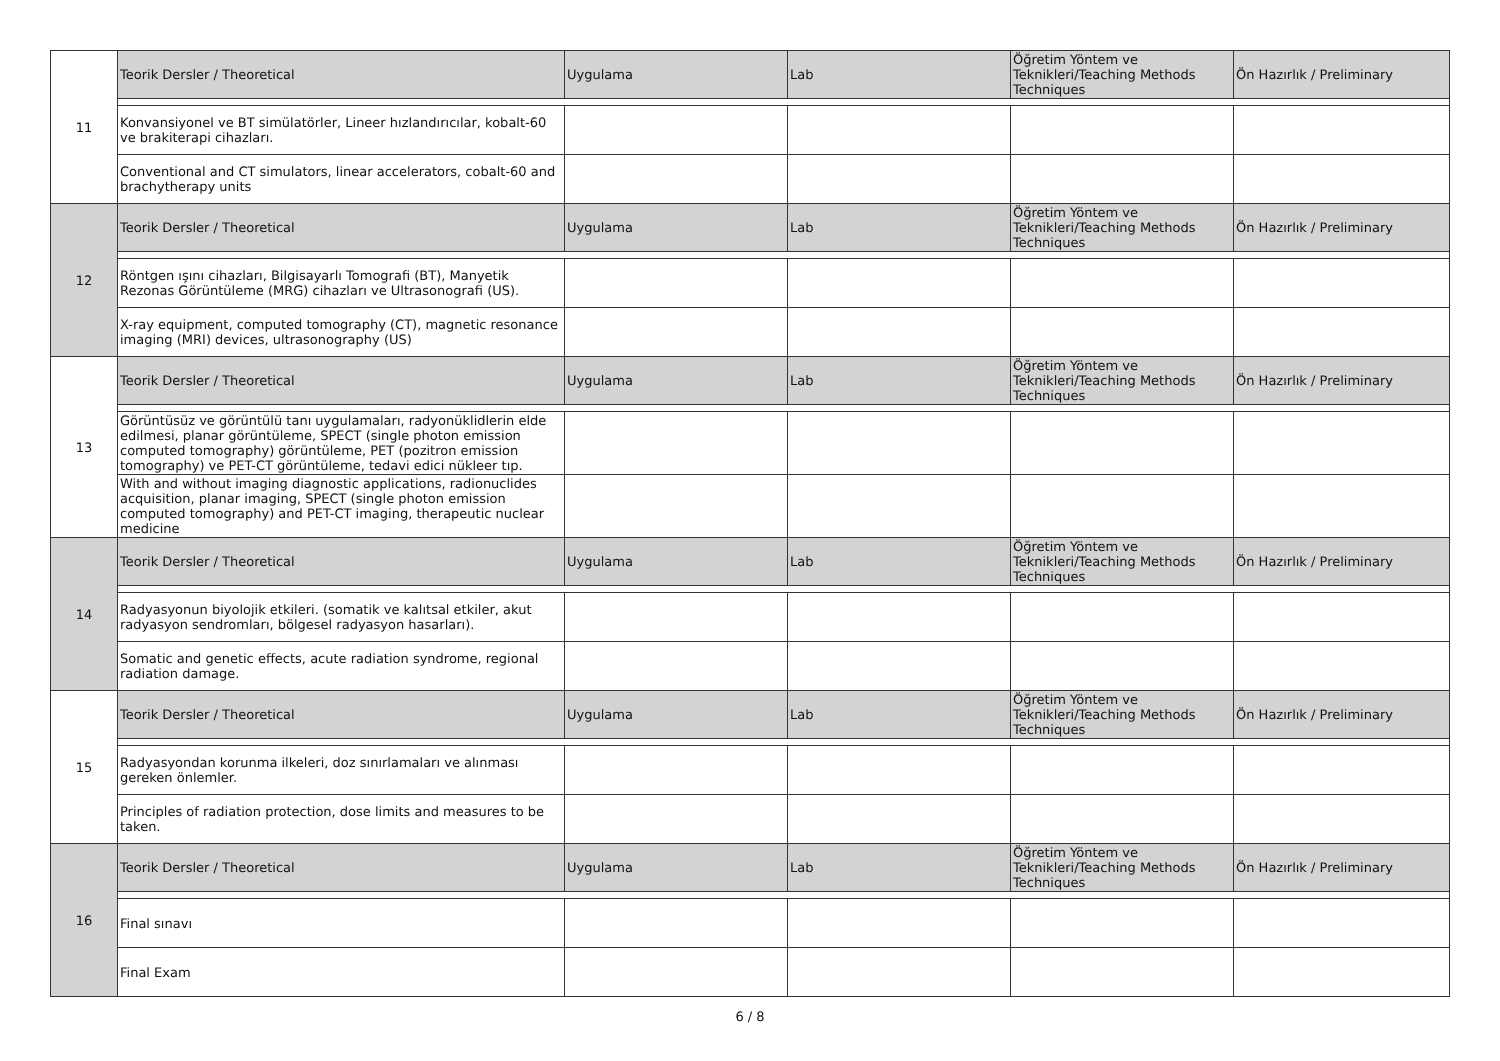| 11 | Teorik Dersler / Theoretical | Uygulama | Lab | Öğretim Yöntem ve Teknikleri/Teaching Methods Techniques | Ön Hazırlık / Preliminary |
| | Konvansiyonel ve BT simülatörler, Lineer hızlandırıcılar, kobalt-60 ve brakiterapi cihazları. | | | | |
| | Conventional and CT simulators, linear accelerators, cobalt-60 and brachytherapy units | | | | |
| 12 | Teorik Dersler / Theoretical | Uygulama | Lab | Öğretim Yöntem ve Teknikleri/Teaching Methods Techniques | Ön Hazırlık / Preliminary |
| | Röntgen ışını cihazları, Bilgisayarlı Tomografi (BT), Manyetik Rezonas Görüntüleme (MRG) cihazları ve Ultrasonografi (US). | | | | |
| | X-ray equipment, computed tomography (CT), magnetic resonance imaging (MRI) devices, ultrasonography (US) | | | | |
| 13 | Teorik Dersler / Theoretical | Uygulama | Lab | Öğretim Yöntem ve Teknikleri/Teaching Methods Techniques | Ön Hazırlık / Preliminary |
| | Görüntüsüz ve görüntülü tanı uygulamaları, radyonüklidlerin elde edilmesi, planar görüntüleme, SPECT (single photon emission computed tomography) görüntüleme, PET (pozitron emission tomography) ve PET-CT görüntüleme, tedavi edici nükleer tıp. | | | | |
| | With and without imaging diagnostic applications, radionuclides acquisition, planar imaging, SPECT (single photon emission computed tomography) and PET-CT imaging, therapeutic nuclear medicine | | | | |
| 14 | Teorik Dersler / Theoretical | Uygulama | Lab | Öğretim Yöntem ve Teknikleri/Teaching Methods Techniques | Ön Hazırlık / Preliminary |
| | Radyasyonun biyolojik etkileri. (somatik ve kalıtsal etkiler, akut radyasyon sendromları, bölgesel radyasyon hasarları). | | | | |
| | Somatic and genetic effects, acute radiation syndrome, regional radiation damage. | | | | |
| 15 | Teorik Dersler / Theoretical | Uygulama | Lab | Öğretim Yöntem ve Teknikleri/Teaching Methods Techniques | Ön Hazırlık / Preliminary |
| | Radyasyondan korunma ilkeleri, doz sınırlamaları ve alınması gereken önlemler. | | | | |
| | Principles of radiation protection, dose limits and measures to be taken. | | | | |
| 16 | Teorik Dersler / Theoretical | Uygulama | Lab | Öğretim Yöntem ve Teknikleri/Teaching Methods Techniques | Ön Hazırlık / Preliminary |
| | Final sınavı | | | | |
| | Final Exam | | | | |
6 / 8